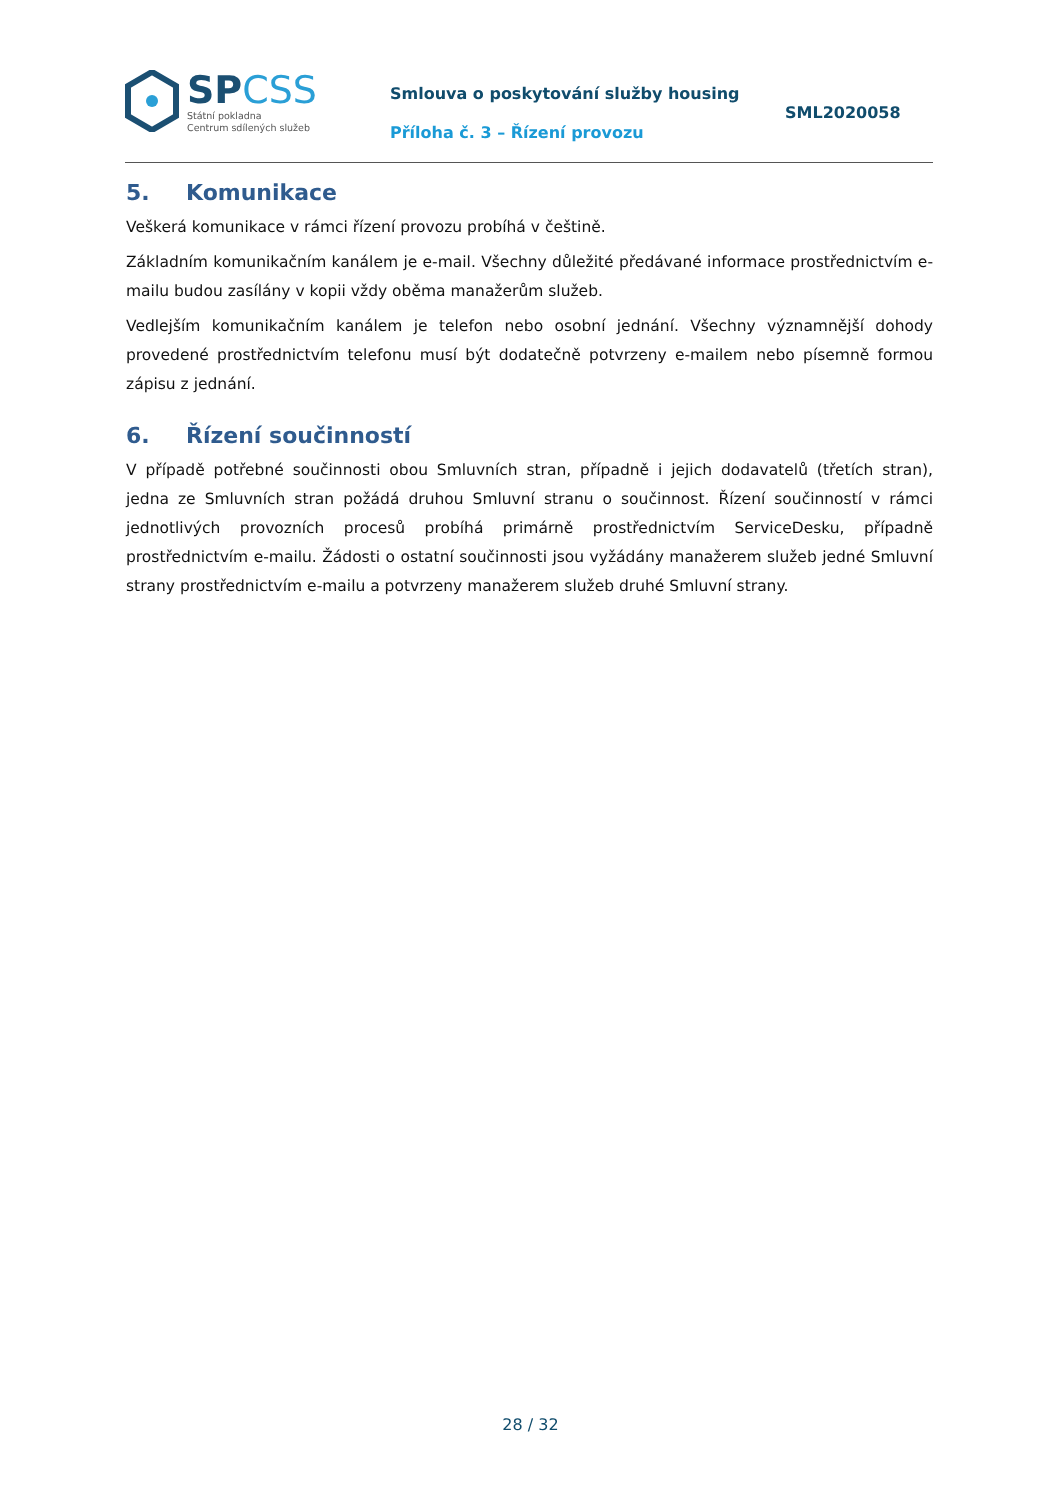SPCSS
Státní pokladna
Centrum sdílených služeb
Smlouva o poskytování služby housing
Příloha č. 3 – Řízení provozu
SML2020058
5. Komunikace
Veškerá komunikace v rámci řízení provozu probíhá v češtině.
Základním komunikačním kanálem je e-mail. Všechny důležité předávané informace prostřednictvím e-mailu budou zasílány v kopii vždy oběma manažerům služeb.
Vedlejším komunikačním kanálem je telefon nebo osobní jednání. Všechny významnější dohody provedené prostřednictvím telefonu musí být dodatečně potvrzeny e-mailem nebo písemně formou zápisu z jednání.
6. Řízení součinností
V případě potřebné součinnosti obou Smluvních stran, případně i jejich dodavatelů (třetích stran), jedna ze Smluvních stran požádá druhou Smluvní stranu o součinnost. Řízení součinností v rámci jednotlivých provozních procesů probíhá primárně prostřednictvím ServiceDesku, případně prostřednictvím e-mailu. Žádosti o ostatní součinnosti jsou vyžádány manažerem služeb jedné Smluvní strany prostřednictvím e-mailu a potvrzeny manažerem služeb druhé Smluvní strany.
28 / 32